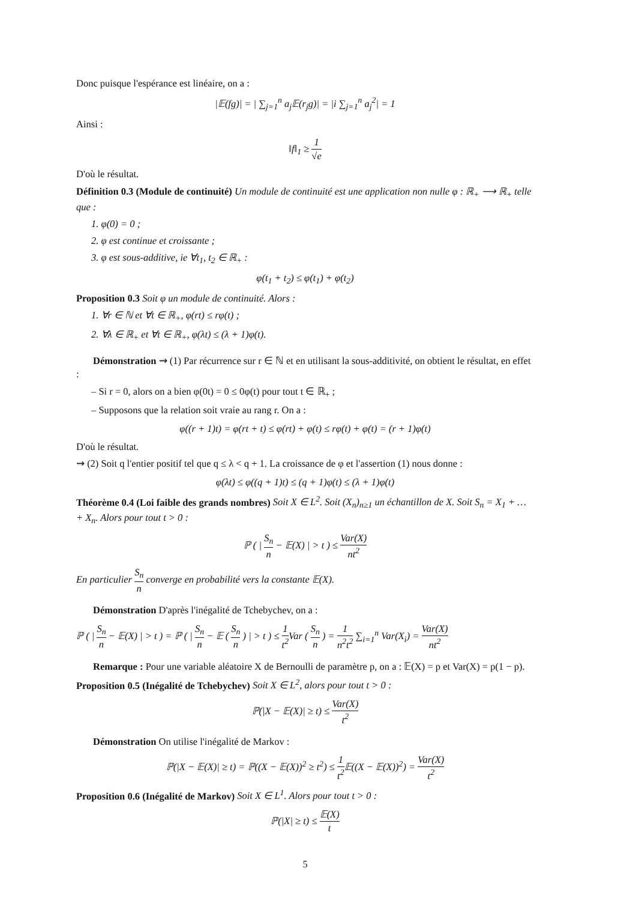Donc puisque l'espérance est linéaire, on a :
|𝔼(fg)| = | ∑<sub>j=1</sub><sup>n</sup> a<sub>j</sub>𝔼(r<sub>j</sub>g)| = |i ∑<sub>j=1</sub><sup>n</sup> a<sub>j</sub><sup>2</sup>| = 1
Ainsi :
‖f‖<sub>1</sub> ≥ 1 √e
D'où le résultat.
Définition 0.3 (Module de continuité) Un module de continuité est une application non nulle φ : ℝ<sub>+</sub> ⟶ ℝ<sub>+</sub> telle que :
1. φ(0) = 0 ;
2. φ est continue et croissante ;
3. φ est sous-additive, ie ∀t<sub>1</sub>, t<sub>2</sub> ∈ ℝ<sub>+</sub> :
φ(t<sub>1</sub> + t<sub>2</sub>) ≤ φ(t<sub>1</sub>) + φ(t<sub>2</sub>)
Proposition 0.3 Soit φ un module de continuité. Alors :
1. ∀r ∈ ℕ et ∀t ∈ ℝ<sub>+</sub>, φ(rt) ≤ rφ(t) ;
2. ∀λ ∈ ℝ<sub>+</sub> et ∀t ∈ ℝ<sub>+</sub>, φ(λt) ≤ (λ + 1)φ(t).
Démonstration ⇝ (1) Par récurrence sur r ∈ ℕ et en utilisant la sous-additivité, on obtient le résultat, en effet :
– Si r = 0, alors on a bien φ(0t) = 0 ≤ 0φ(t) pour tout t ∈ ℝ<sub>+</sub> ;
– Supposons que la relation soit vraie au rang r. On a :
φ((r + 1)t) = φ(rt + t) ≤ φ(rt) + φ(t) ≤ rφ(t) + φ(t) = (r + 1)φ(t)
D'où le résultat.
⇝ (2) Soit q l'entier positif tel que q ≤ λ < q + 1. La croissance de φ et l'assertion (1) nous donne :
φ(λt) ≤ φ((q + 1)t) ≤ (q + 1)φ(t) ≤ (λ + 1)φ(t)
Théorème 0.4 (Loi faible des grands nombres) Soit X ∈ L<sup>2</sup>. Soit (X<sub>n</sub>)<sub>n≥1</sub> un échantillon de X. Soit S<sub>n</sub> = X<sub>1</sub> + … + X<sub>n</sub>. Alors pour tout t > 0 :
ℙ ( | S<sub>n</sub> n − 𝔼(X) | > t ) ≤ Var(X) nt<sup>2</sup>
En particulier S<sub>n</sub> n converge en probabilité vers la constante 𝔼(X).
Démonstration D'après l'inégalité de Tchebychev, on a :
ℙ ( | S<sub>n</sub> n − 𝔼(X) | > t ) = ℙ ( | S<sub>n</sub> n − 𝔼 ( S<sub>n</sub> n ) | > t ) ≤ 1 t<sup>2</sup> Var ( S<sub>n</sub> n ) = 1 n<sup>2</sup>t<sup>2</sup> ∑<sub>i=1</sub><sup>n</sup> Var(X<sub>i</sub>) = Var(X) nt<sup>2</sup>
Remarque : Pour une variable aléatoire X de Bernoulli de paramètre p, on a : 𝔼(X) = p et Var(X) = p(1 − p).
Proposition 0.5 (Inégalité de Tchebychev) Soit X ∈ L<sup>2</sup>, alors pour tout t > 0 :
ℙ(|X − 𝔼(X)| ≥ t) ≤ Var(X) t<sup>2</sup>
Démonstration On utilise l'inégalité de Markov :
ℙ(|X − 𝔼(X)| ≥ t) = ℙ((X − 𝔼(X))<sup>2</sup> ≥ t<sup>2</sup>) ≤ 1 t<sup>2</sup> 𝔼((X − 𝔼(X))<sup>2</sup>) = Var(X) t<sup>2</sup>
Proposition 0.6 (Inégalité de Markov) Soit X ∈ L<sup>1</sup>. Alors pour tout t > 0 :
ℙ(|X| ≥ t) ≤ 𝔼(X) t
5